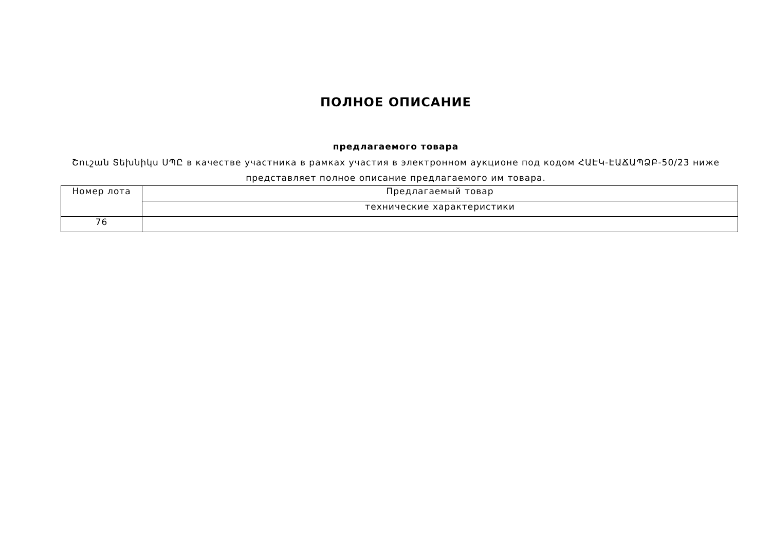ПОЛНОЕ ОПИСАНИЕ
предлагаемого товара
Շուշան Տեխնիկս ՍՊԸ в качестве участника в рамках участия в электронном аукционе под кодом ՀԱԷԿ-ԷԱՃԱՊՁԲ-50/23 ниже представляет полное описание предлагаемого им товара.
| Номер лота | Предлагаемый товар |
| | технические характеристики |
| 76 | |